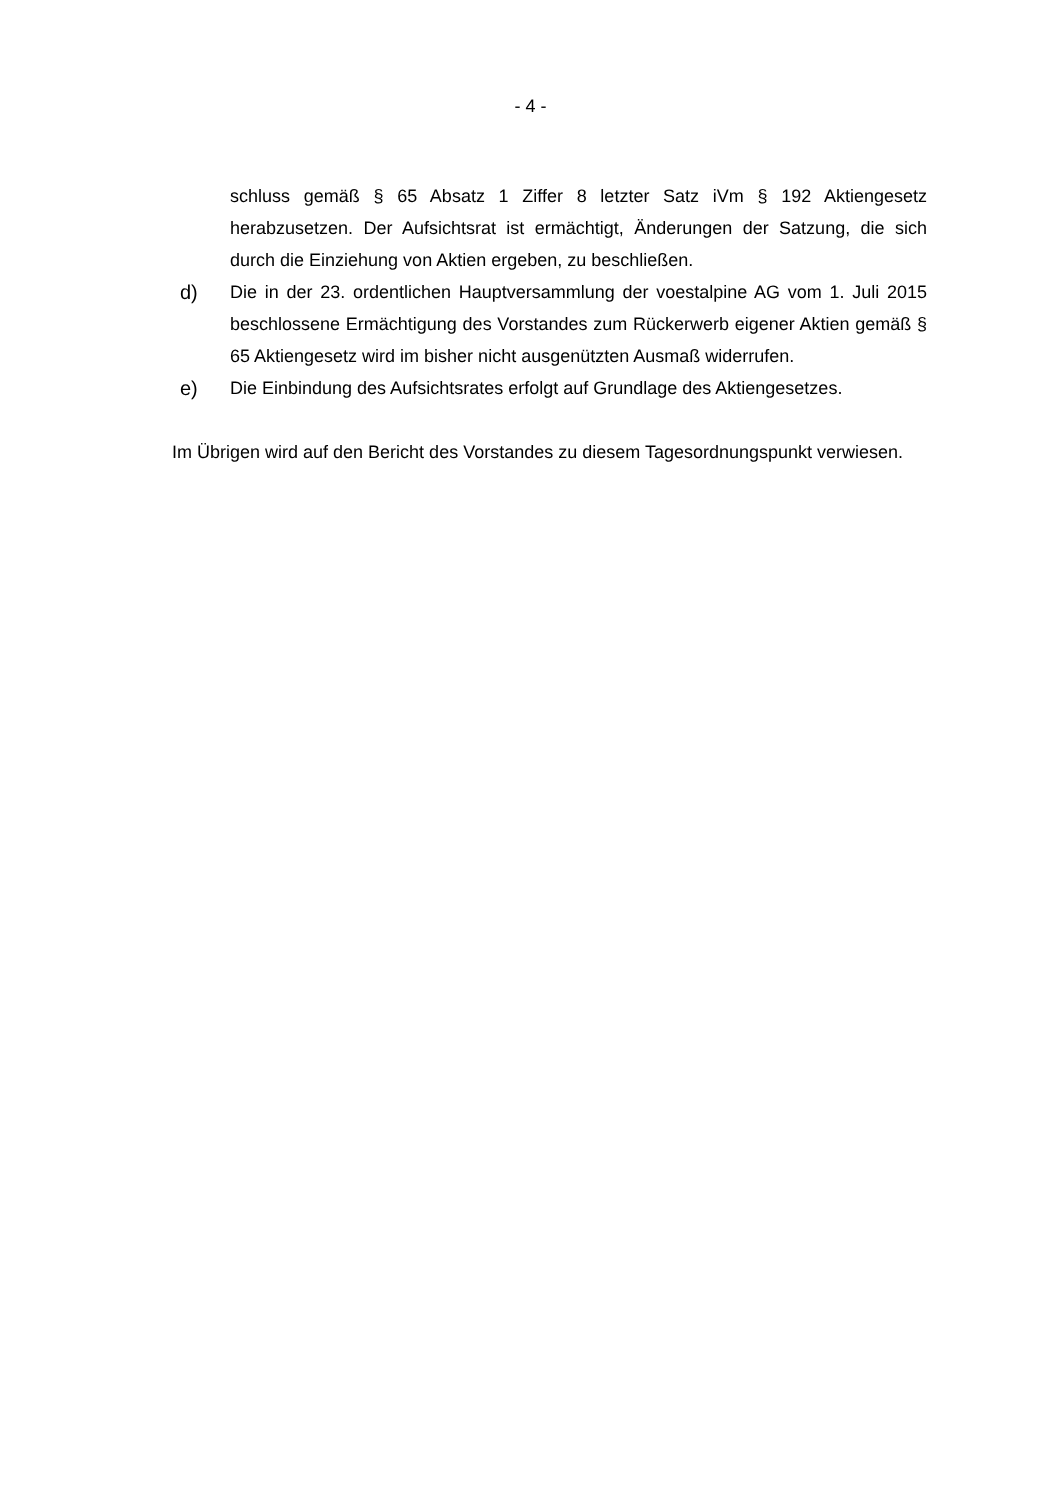- 4 -
schluss gemäß § 65 Absatz 1 Ziffer 8 letzter Satz iVm § 192 Aktiengesetz herabzusetzen. Der Aufsichtsrat ist ermächtigt, Änderungen der Satzung, die sich durch die Einziehung von Aktien ergeben, zu beschließen.
d) Die in der 23. ordentlichen Hauptversammlung der voestalpine AG vom 1. Juli 2015 beschlossene Ermächtigung des Vorstandes zum Rückerwerb eigener Aktien gemäß § 65 Aktiengesetz wird im bisher nicht ausgenützten Ausmaß widerrufen.
e) Die Einbindung des Aufsichtsrates erfolgt auf Grundlage des Aktiengesetzes.
Im Übrigen wird auf den Bericht des Vorstandes zu diesem Tagesordnungspunkt verwiesen.